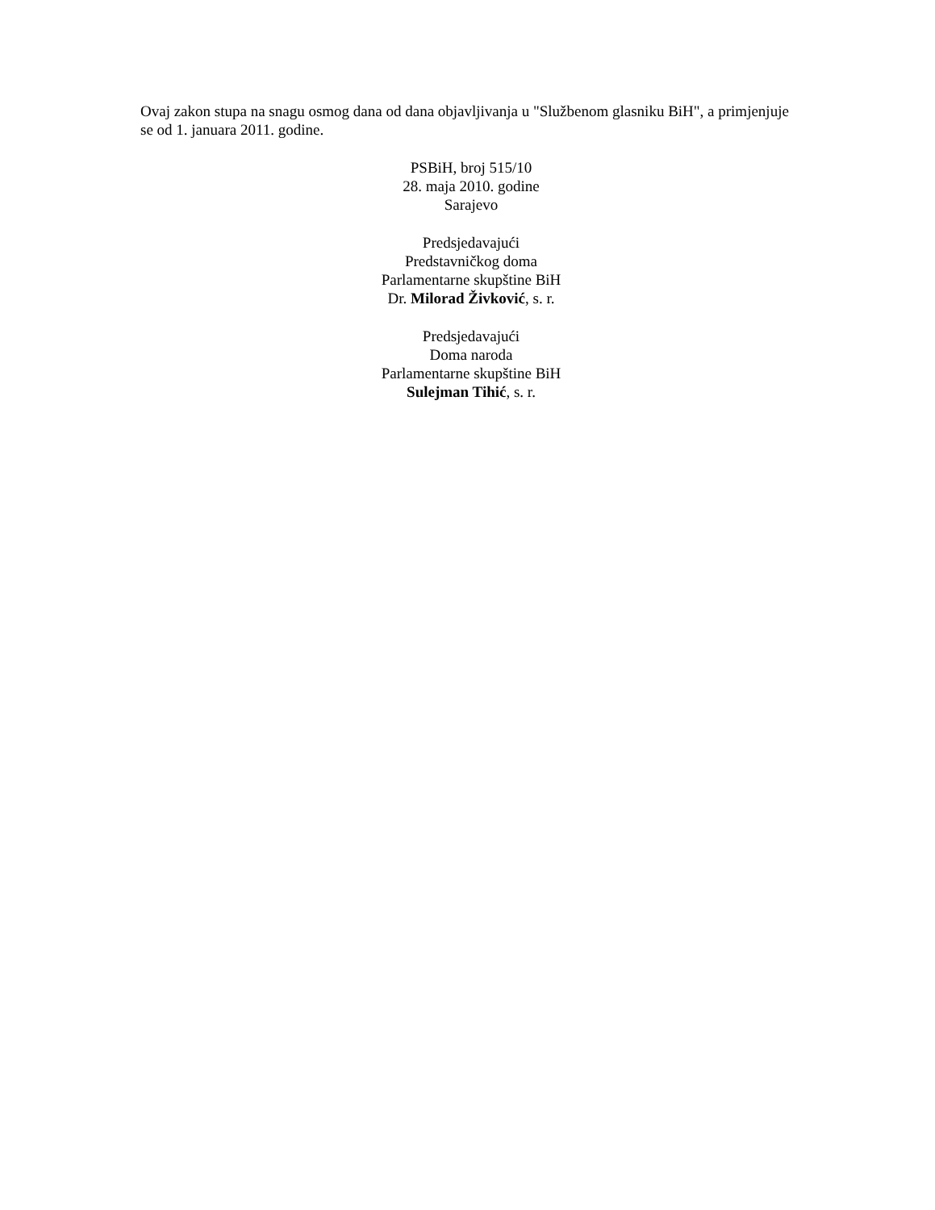Ovaj zakon stupa na snagu osmog dana od dana objavljivanja u "Službenom glasniku BiH", a primjenjuje se od 1. januara 2011. godine.
PSBiH, broj 515/10
28. maja 2010. godine
Sarajevo
Predsjedavajući
Predstavničkog doma
Parlamentarne skupštine BiH
Dr. Milorad Živković, s. r.
Predsjedavajući
Doma naroda
Parlamentarne skupštine BiH
Sulejman Tihić, s. r.